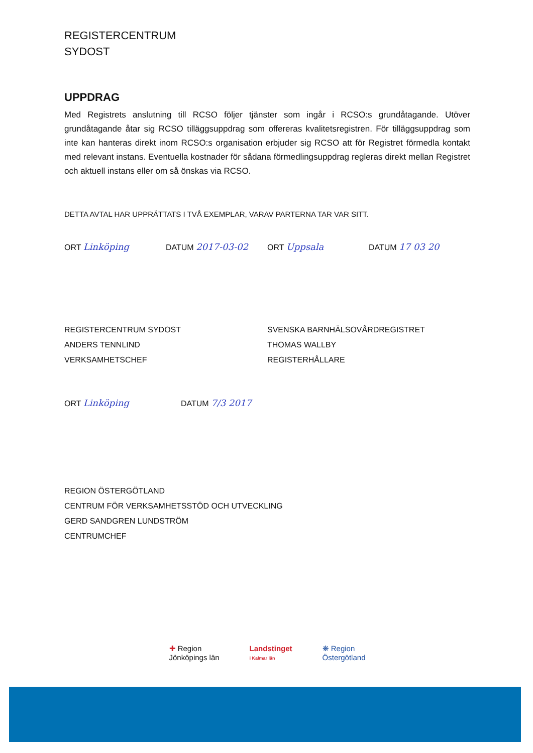REGISTERCENTRUM
SYDOST
UPPDRAG
Med Registrets anslutning till RCSO följer tjänster som ingår i RCSO:s grundåtagande. Utöver grundåtagande åtar sig RCSO tilläggsuppdrag som offereras kvalitetsregistren. För tilläggsuppdrag som inte kan hanteras direkt inom RCSO:s organisation erbjuder sig RCSO att för Registret förmedla kontakt med relevant instans. Eventuella kostnader för sådana förmedlingsuppdrag regleras direkt mellan Registret och aktuell instans eller om så önskas via RCSO.
DETTA AVTAL HAR UPPRÄTTATS I TVÅ EXEMPLAR, VARAV PARTERNA TAR VAR SITT.
ORT Linköping DATUM 2017-03-02 ORT Uppsala DATUM 17 03 20
REGISTERCENTRUM SYDOST
ANDERS TENNLIND
VERKSAMHETSCHEF
SVENSKA BARNHÄLSOVÅRDREGISTRET
THOMAS WALLBY
REGISTERHÅLLARE
ORT Linköping DATUM 7/3 2017
REGION ÖSTERGÖTLAND
CENTRUM FÖR VERKSAMHETSSTÖD OCH UTVECKLING
GERD SANDGREN LUNDSTRÖM
CENTRUMCHEF
✚ Region
Jönköpings län
Landstinget
i Kalmar län
❋ Region
Östergötland